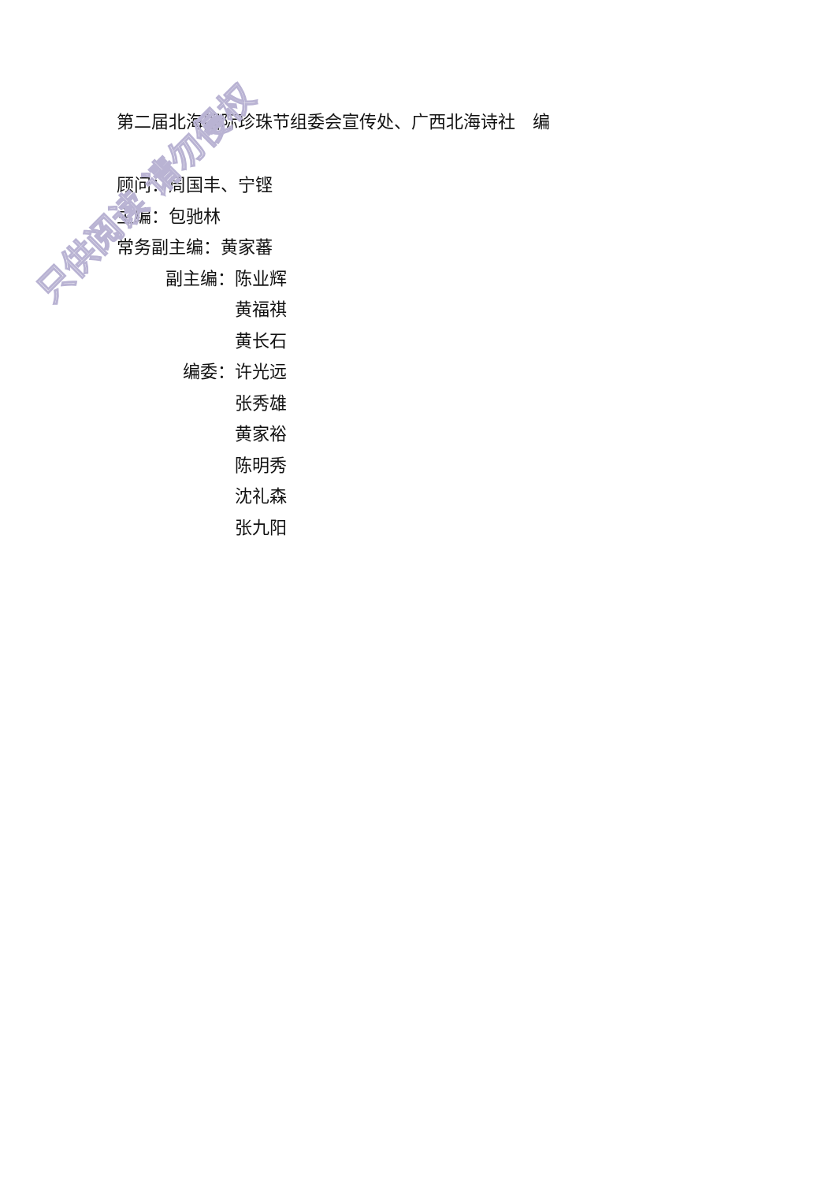第二届北海国际珍珠节组委会宣传处、广西北海诗社　编
顾问：周国丰、宁铿
主编：包驰林
常务副主编：黄家蕃
副主编： 陈业辉
黄福祺
黄长石
编委： 许光远
张秀雄
黄家裕
陈明秀
沈礼森
张九阳
只供阅读 请勿侵权